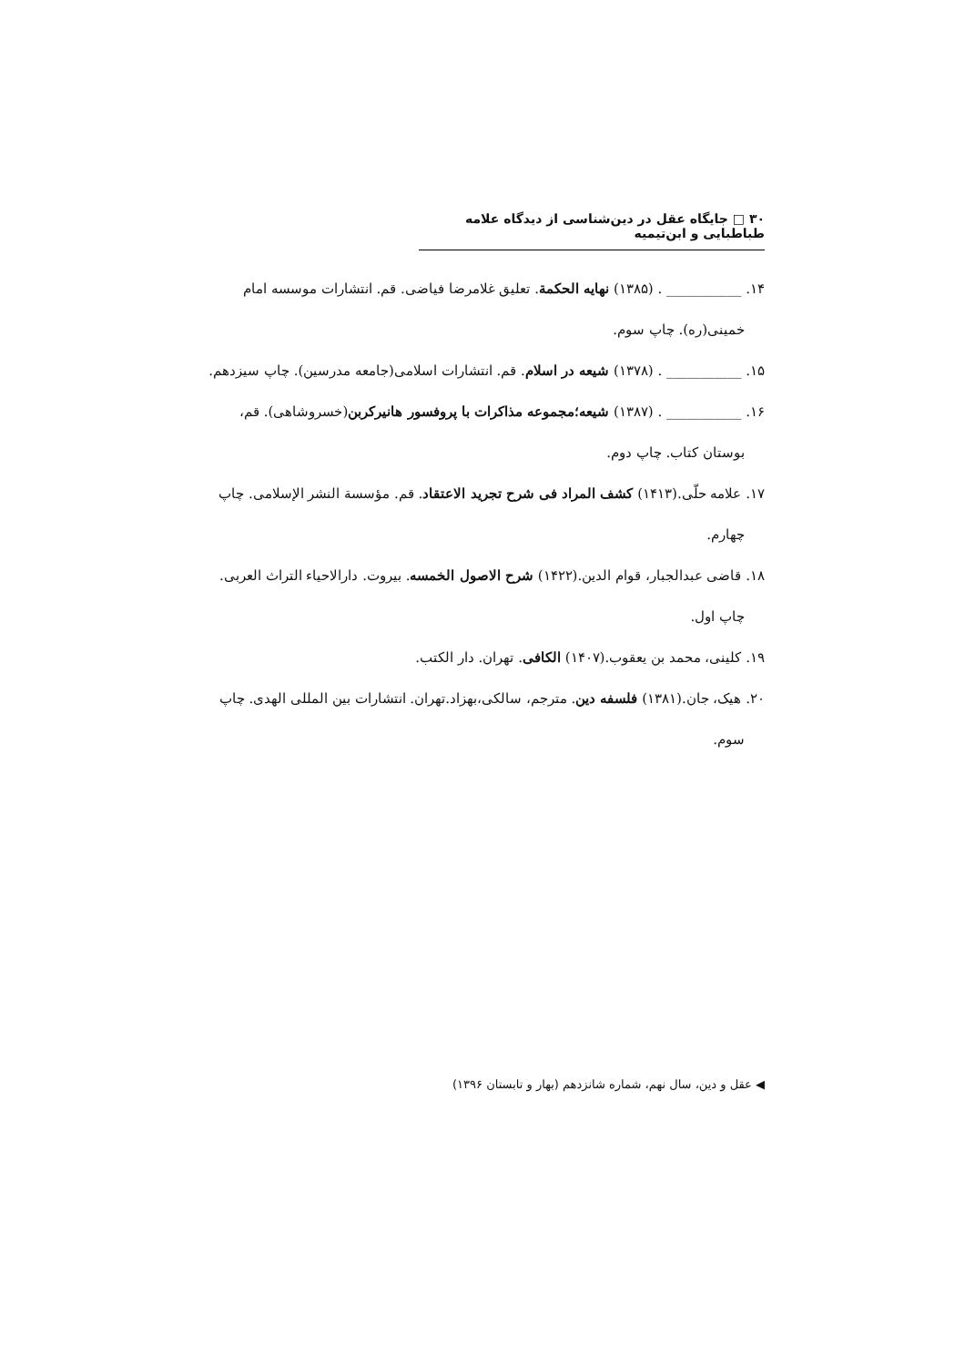۳۰ □ جایگاه عقل در دین‌شناسی از دیدگاه علامه طباطبایی و ابن‌تیمیه
۱۴. ___________ . (۱۳۸۵) نهایه الحکمة. تعلیق غلامرضا فیاضی. قم. انتشارات موسسه امام
خمینی(ره). چاپ سوم.
۱۵. ___________ . (۱۳۷۸) شیعه در اسلام. قم. انتشارات اسلامی(جامعه مدرسین). چاپ سیزدهم.
۱۶. ___________ . (۱۳۸۷) شیعه؛مجموعه مذاکرات با پروفسور هانیرکربن(خسروشاهی). قم،
بوستان کتاب. چاپ دوم.
۱۷. علامه حلّی.(۱۴۱۳) کشف المراد فی شرح تجرید الاعتقاد. قم. مؤسسة النشر الإسلامی. چاپ
چهارم.
۱۸. قاضی عبدالجبار، قوام الدین.(۱۴۲۲) شرح الاصول الخمسه. بیروت. دارالاحیاء التراث العربی.
چاپ اول.
۱۹. کلینی، محمد بن یعقوب.(۱۴۰۷) الکافی. تهران. دار الکتب.
۲۰. هیک، جان.(۱۳۸۱) فلسفه دین. مترجم، سالکی،بهزاد.تهران. انتشارات بین المللی الهدی. چاپ
سوم.
◀ عقل و دین، سال نهم، شماره شانزدهم (بهار و تابستان ۱۳۹۶)